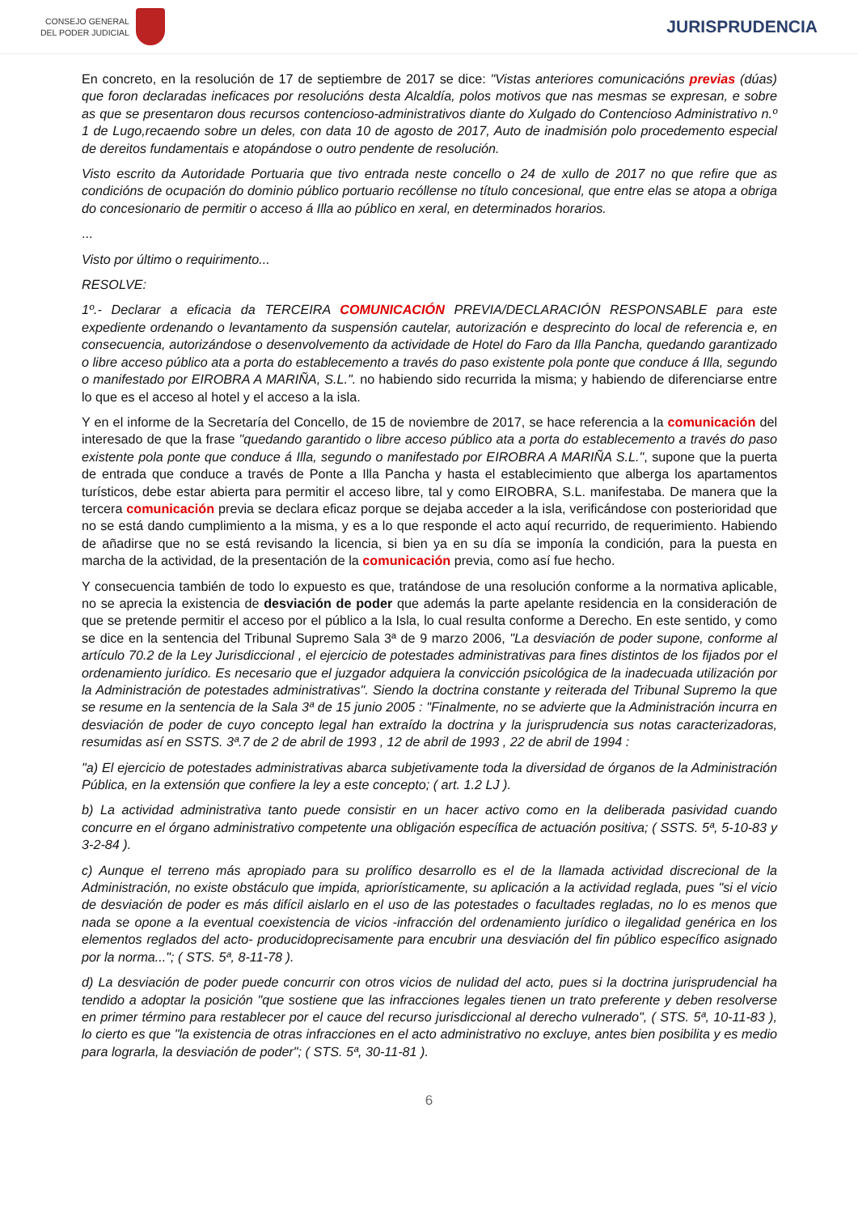CONSEJO GENERAL
DEL PODER JUDICIAL
JURISPRUDENCIA
En concreto, en la resolución de 17 de septiembre de 2017 se dice: "Vistas anteriores comunicacións previas (dúas) que foron declaradas ineficaces por resolucións desta Alcaldía, polos motivos que nas mesmas se expresan, e sobre as que se presentaron dous recursos contencioso-administrativos diante do Xulgado do Contencioso Administrativo n.º 1 de Lugo,recaendo sobre un deles, con data 10 de agosto de 2017, Auto de inadmisión polo procedemento especial de dereitos fundamentais e atopándose o outro pendente de resolución.
Visto escrito da Autoridade Portuaria que tivo entrada neste concello o 24 de xullo de 2017 no que refire que as condicións de ocupación do dominio público portuario recóllense no título concesional, que entre elas se atopa a obriga do concesionario de permitir o acceso á Illa ao público en xeral, en determinados horarios.
...
Visto por último o requirimento...
RESOLVE:
1º.- Declarar a eficacia da TERCEIRA COMUNICACIÓN PREVIA/DECLARACIÓN RESPONSABLE para este expediente ordenando o levantamento da suspensión cautelar, autorización e desprecinto do local de referencia e, en consecuencia, autorizándose o desenvolvemento da actividade de Hotel do Faro da Illa Pancha, quedando garantizado o libre acceso público ata a porta do establecemento a través do paso existente pola ponte que conduce á Illa, segundo o manifestado por EIROBRA A MARIÑA, S.L.". no habiendo sido recurrida la misma; y habiendo de diferenciarse entre lo que es el acceso al hotel y el acceso a la isla.
Y en el informe de la Secretaría del Concello, de 15 de noviembre de 2017, se hace referencia a la comunicación del interesado de que la frase "quedando garantido o libre acceso público ata a porta do establecemento a través do paso existente pola ponte que conduce á Illa, segundo o manifestado por EIROBRA A MARIÑA S.L.", supone que la puerta de entrada que conduce a través de Ponte a Illa Pancha y hasta el establecimiento que alberga los apartamentos turísticos, debe estar abierta para permitir el acceso libre, tal y como EIROBRA, S.L. manifestaba. De manera que la tercera comunicación previa se declara eficaz porque se dejaba acceder a la isla, verificándose con posterioridad que no se está dando cumplimiento a la misma, y es a lo que responde el acto aquí recurrido, de requerimiento. Habiendo de añadirse que no se está revisando la licencia, si bien ya en su día se imponía la condición, para la puesta en marcha de la actividad, de la presentación de la comunicación previa, como así fue hecho.
Y consecuencia también de todo lo expuesto es que, tratándose de una resolución conforme a la normativa aplicable, no se aprecia la existencia de desviación de poder que además la parte apelante residencia en la consideración de que se pretende permitir el acceso por el público a la Isla, lo cual resulta conforme a Derecho. En este sentido, y como se dice en la sentencia del Tribunal Supremo Sala 3ª de 9 marzo 2006, "La desviación de poder supone, conforme al artículo 70.2 de la Ley Jurisdiccional , el ejercicio de potestades administrativas para fines distintos de los fijados por el ordenamiento jurídico. Es necesario que el juzgador adquiera la convicción psicológica de la inadecuada utilización por la Administración de potestades administrativas". Siendo la doctrina constante y reiterada del Tribunal Supremo la que se resume en la sentencia de la Sala 3ª de 15 junio 2005 : "Finalmente, no se advierte que la Administración incurra en desviación de poder de cuyo concepto legal han extraído la doctrina y la jurisprudencia sus notas caracterizadoras, resumidas así en SSTS. 3ª.7 de 2 de abril de 1993 , 12 de abril de 1993 , 22 de abril de 1994 :
"a) El ejercicio de potestades administrativas abarca subjetivamente toda la diversidad de órganos de la Administración Pública, en la extensión que confiere la ley a este concepto; ( art. 1.2 LJ ).
b) La actividad administrativa tanto puede consistir en un hacer activo como en la deliberada pasividad cuando concurre en el órgano administrativo competente una obligación específica de actuación positiva; ( SSTS. 5ª, 5-10-83 y 3-2-84 ).
c) Aunque el terreno más apropiado para su prolífico desarrollo es el de la llamada actividad discrecional de la Administración, no existe obstáculo que impida, apriorísticamente, su aplicación a la actividad reglada, pues "si el vicio de desviación de poder es más difícil aislarlo en el uso de las potestades o facultades regladas, no lo es menos que nada se opone a la eventual coexistencia de vicios -infracción del ordenamiento jurídico o ilegalidad genérica en los elementos reglados del acto- producidoprecisamente para encubrir una desviación del fin público específico asignado por la norma..."; ( STS. 5ª, 8-11-78 ).
d) La desviación de poder puede concurrir con otros vicios de nulidad del acto, pues si la doctrina jurisprudencial ha tendido a adoptar la posición "que sostiene que las infracciones legales tienen un trato preferente y deben resolverse en primer término para restablecer por el cauce del recurso jurisdiccional al derecho vulnerado", ( STS. 5ª, 10-11-83 ), lo cierto es que "la existencia de otras infracciones en el acto administrativo no excluye, antes bien posibilita y es medio para lograrla, la desviación de poder"; ( STS. 5ª, 30-11-81 ).
6